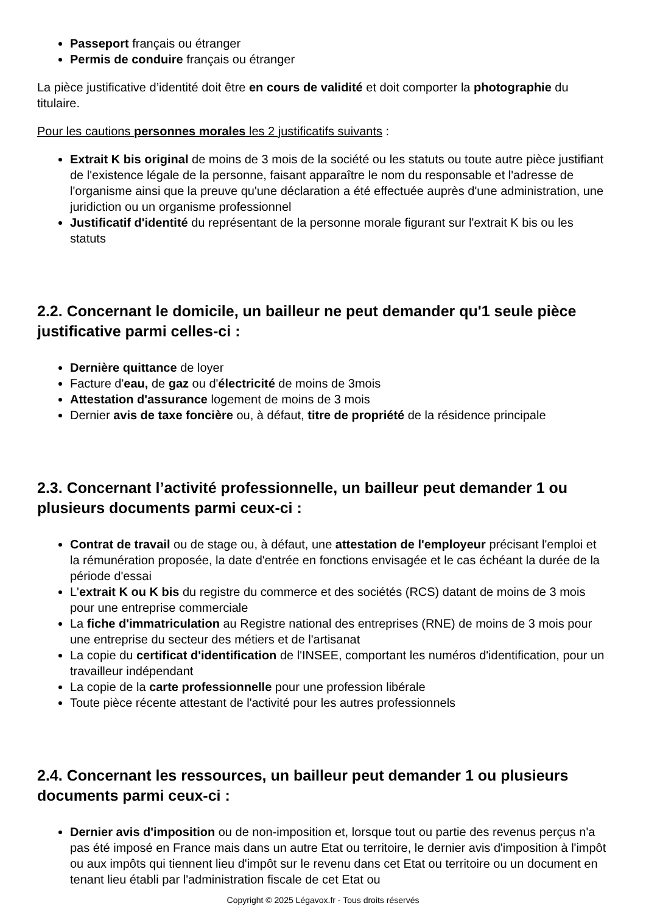Passeport français ou étranger
Permis de conduire français ou étranger
La pièce justificative d’identité doit être en cours de validité et doit comporter la photographie du titulaire.
Pour les cautions personnes morales les 2 justificatifs suivants :
Extrait K bis original de moins de 3 mois de la société ou les statuts ou toute autre pièce justifiant de l'existence légale de la personne, faisant apparaître le nom du responsable et l'adresse de l'organisme ainsi que la preuve qu'une déclaration a été effectuée auprès d'une administration, une juridiction ou un organisme professionnel
Justificatif d'identité du représentant de la personne morale figurant sur l'extrait K bis ou les statuts
2.2. Concernant le domicile, un bailleur ne peut demander qu'1 seule pièce justificative parmi celles-ci :
Dernière quittance de loyer
Facture d'eau, de gaz ou d'électricité de moins de 3mois
Attestation d'assurance logement de moins de 3 mois
Dernier avis de taxe foncière ou, à défaut, titre de propriété de la résidence principale
2.3. Concernant l’activité professionnelle, un bailleur peut demander 1 ou plusieurs documents parmi ceux-ci :
Contrat de travail ou de stage ou, à défaut, une attestation de l'employeur précisant l'emploi et la rémunération proposée, la date d'entrée en fonctions envisagée et le cas échéant la durée de la période d'essai
L'extrait K ou K bis du registre du commerce et des sociétés (RCS) datant de moins de 3 mois pour une entreprise commerciale
La fiche d'immatriculation au Registre national des entreprises (RNE) de moins de 3 mois pour une entreprise du secteur des métiers et de l'artisanat
La copie du certificat d'identification de l'INSEE, comportant les numéros d'identification, pour un travailleur indépendant
La copie de la carte professionnelle pour une profession libérale
Toute pièce récente attestant de l'activité pour les autres professionnels
2.4. Concernant les ressources, un bailleur peut demander 1 ou plusieurs documents parmi ceux-ci :
Dernier avis d'imposition ou de non-imposition et, lorsque tout ou partie des revenus perçus n'a pas été imposé en France mais dans un autre Etat ou territoire, le dernier avis d'imposition à l'impôt ou aux impôts qui tiennent lieu d'impôt sur le revenu dans cet Etat ou territoire ou un document en tenant lieu établi par l'administration fiscale de cet Etat ou
Copyright © 2025 Légavox.fr - Tous droits réservés